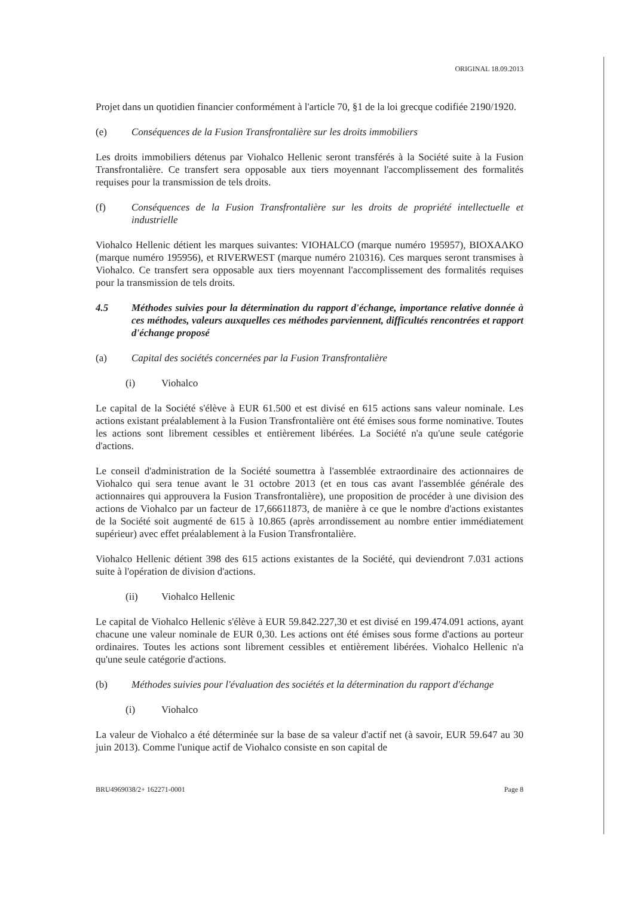ORIGINAL 18.09.2013
Projet dans un quotidien financier conformément à l'article 70, §1 de la loi grecque codifiée 2190/1920.
(e) Conséquences de la Fusion Transfrontalière sur les droits immobiliers
Les droits immobiliers détenus par Viohalco Hellenic seront transférés à la Société suite à la Fusion Transfrontalière. Ce transfert sera opposable aux tiers moyennant l'accomplissement des formalités requises pour la transmission de tels droits.
(f) Conséquences de la Fusion Transfrontalière sur les droits de propriété intellectuelle et industrielle
Viohalco Hellenic détient les marques suivantes: VIOHALCO (marque numéro 195957), BIOXAΛKO (marque numéro 195956), et RIVERWEST (marque numéro 210316). Ces marques seront transmises à Viohalco. Ce transfert sera opposable aux tiers moyennant l'accomplissement des formalités requises pour la transmission de tels droits.
4.5 Méthodes suivies pour la détermination du rapport d'échange, importance relative donnée à ces méthodes, valeurs auxquelles ces méthodes parviennent, difficultés rencontrées et rapport d'échange proposé
(a) Capital des sociétés concernées par la Fusion Transfrontalière
(i) Viohalco
Le capital de la Société s'élève à EUR 61.500 et est divisé en 615 actions sans valeur nominale. Les actions existant préalablement à la Fusion Transfrontalière ont été émises sous forme nominative. Toutes les actions sont librement cessibles et entièrement libérées. La Société n'a qu'une seule catégorie d'actions.
Le conseil d'administration de la Société soumettra à l'assemblée extraordinaire des actionnaires de Viohalco qui sera tenue avant le 31 octobre 2013 (et en tous cas avant l'assemblée générale des actionnaires qui approuvera la Fusion Transfrontalière), une proposition de procéder à une division des actions de Viohalco par un facteur de 17,66611873, de manière à ce que le nombre d'actions existantes de la Société soit augmenté de 615 à 10.865 (après arrondissement au nombre entier immédiatement supérieur) avec effet préalablement à la Fusion Transfrontalière.
Viohalco Hellenic détient 398 des 615 actions existantes de la Société, qui deviendront 7.031 actions suite à l'opération de division d'actions.
(ii) Viohalco Hellenic
Le capital de Viohalco Hellenic s'élève à EUR 59.842.227,30 et est divisé en 199.474.091 actions, ayant chacune une valeur nominale de EUR 0,30. Les actions ont été émises sous forme d'actions au porteur ordinaires. Toutes les actions sont librement cessibles et entièrement libérées. Viohalco Hellenic n'a qu'une seule catégorie d'actions.
(b) Méthodes suivies pour l'évaluation des sociétés et la détermination du rapport d'échange
(i) Viohalco
La valeur de Viohalco a été déterminée sur la base de sa valeur d'actif net (à savoir, EUR 59.647 au 30 juin 2013). Comme l'unique actif de Viohalco consiste en son capital de
BRU4969038/2+ 162271-0001 Page 8